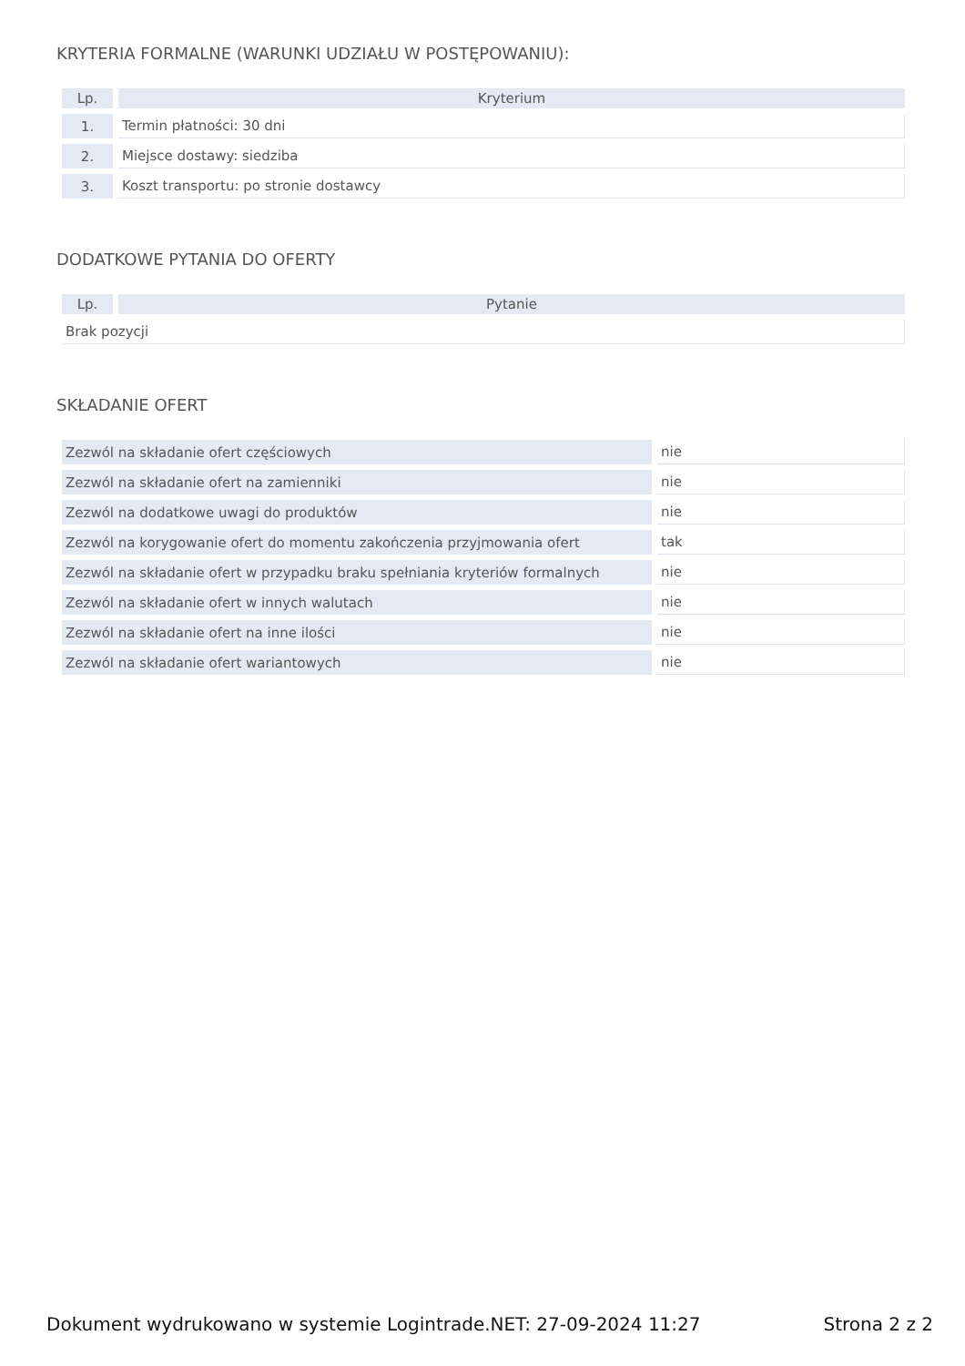KRYTERIA FORMALNE (WARUNKI UDZIAŁU W POSTĘPOWANIU):
| Lp. | Kryterium |
| --- | --- |
| 1. | Termin płatności: 30 dni |
| 2. | Miejsce dostawy: siedziba |
| 3. | Koszt transportu: po stronie dostawcy |
DODATKOWE PYTANIA DO OFERTY
| Lp. | Pytanie |
| --- | --- |
| Brak pozycji | |
SKŁADANIE OFERT
| Zezwól na składanie ofert częściowych | nie |
| Zezwól na składanie ofert na zamienniki | nie |
| Zezwól na dodatkowe uwagi do produktów | nie |
| Zezwól na korygowanie ofert do momentu zakończenia przyjmowania ofert | tak |
| Zezwól na składanie ofert w przypadku braku spełniania kryteriów formalnych | nie |
| Zezwól na składanie ofert w innych walutach | nie |
| Zezwól na składanie ofert na inne ilości | nie |
| Zezwól na składanie ofert wariantowych | nie |
Dokument wydrukowano w systemie Logintrade.NET: 27-09-2024 11:27 Strona 2 z 2